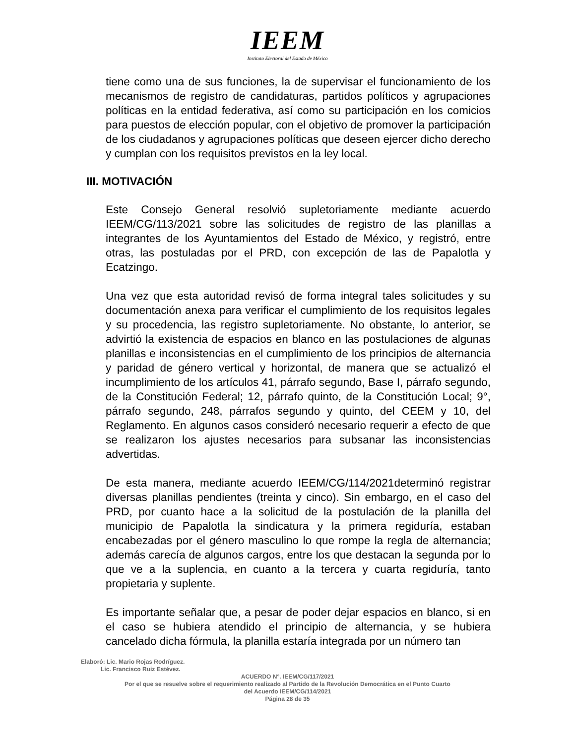IEEM
Instituto Electoral del Estado de México
tiene como una de sus funciones, la de supervisar el funcionamiento de los mecanismos de registro de candidaturas, partidos políticos y agrupaciones políticas en la entidad federativa, así como su participación en los comicios para puestos de elección popular, con el objetivo de promover la participación de los ciudadanos y agrupaciones políticas que deseen ejercer dicho derecho y cumplan con los requisitos previstos en la ley local.
III. MOTIVACIÓN
Este Consejo General resolvió supletoriamente mediante acuerdo IEEM/CG/113/2021 sobre las solicitudes de registro de las planillas a integrantes de los Ayuntamientos del Estado de México, y registró, entre otras, las postuladas por el PRD, con excepción de las de Papalotla y Ecatzingo.
Una vez que esta autoridad revisó de forma integral tales solicitudes y su documentación anexa para verificar el cumplimiento de los requisitos legales y su procedencia, las registro supletoriamente. No obstante, lo anterior, se advirtió la existencia de espacios en blanco en las postulaciones de algunas planillas e inconsistencias en el cumplimiento de los principios de alternancia y paridad de género vertical y horizontal, de manera que se actualizó el incumplimiento de los artículos 41, párrafo segundo, Base I, párrafo segundo, de la Constitución Federal; 12, párrafo quinto, de la Constitución Local; 9°, párrafo segundo, 248, párrafos segundo y quinto, del CEEM y 10, del Reglamento. En algunos casos consideró necesario requerir a efecto de que se realizaron los ajustes necesarios para subsanar las inconsistencias advertidas.
De esta manera, mediante acuerdo IEEM/CG/114/2021determinó registrar diversas planillas pendientes (treinta y cinco). Sin embargo, en el caso del PRD, por cuanto hace a la solicitud de la postulación de la planilla del municipio de Papalotla la sindicatura y la primera regiduría, estaban encabezadas por el género masculino lo que rompe la regla de alternancia; además carecía de algunos cargos, entre los que destacan la segunda por lo que ve a la suplencia, en cuanto a la tercera y cuarta regiduría, tanto propietaria y suplente.
Es importante señalar que, a pesar de poder dejar espacios en blanco, si en el caso se hubiera atendido el principio de alternancia, y se hubiera cancelado dicha fórmula, la planilla estaría integrada por un número tan
Elaboró: Lic. Mario Rojas Rodríguez.
Lic. Francisco Ruiz Estévez.
ACUERDO N°. IEEM/CG/117/2021
Por el que se resuelve sobre el requerimiento realizado al Partido de la Revolución Democrática en el Punto Cuarto
del Acuerdo IEEM/CG/114/2021
Página 28 de 35